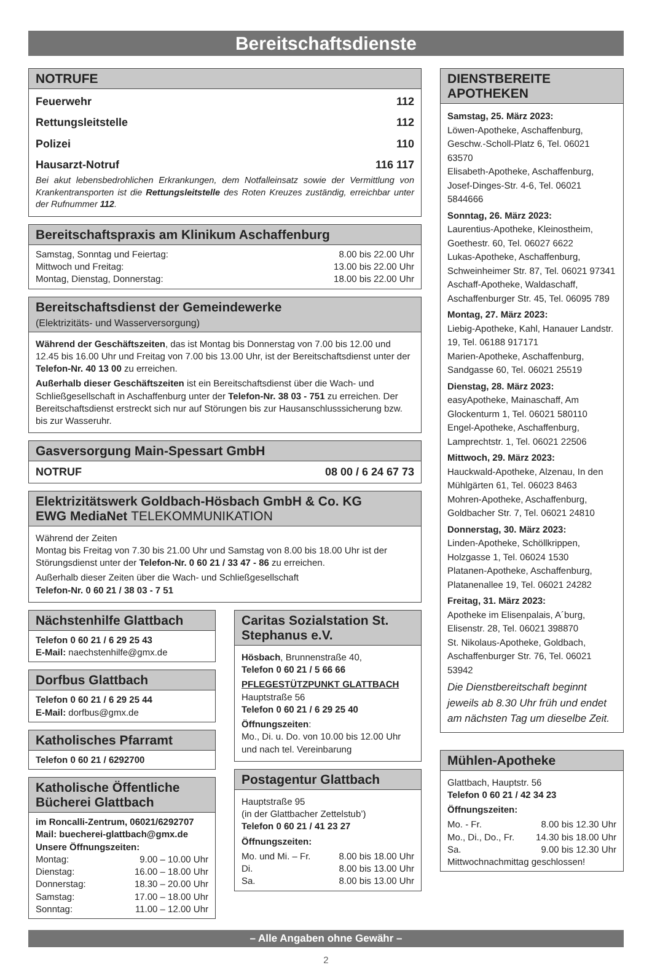Bereitschaftsdienste
NOTRUFE
Feuerwehr 112
Rettungsleitstelle 112
Polizei 110
Hausarzt-Notruf 116 117
Bei akut lebensbedrohlichen Erkrankungen, dem Notfalleinsatz sowie der Vermittlung von Krankentransporten ist die Rettungsleitstelle des Roten Kreuzes zuständig, erreichbar unter der Rufnummer 112.
Bereitschaftspraxis am Klinikum Aschaffenburg
Samstag, Sonntag und Feiertag: 8.00 bis 22.00 Uhr
Mittwoch und Freitag: 13.00 bis 22.00 Uhr
Montag, Dienstag, Donnerstag: 18.00 bis 22.00 Uhr
Bereitschaftsdienst der Gemeindewerke
(Elektrizitäts- und Wasserversorgung)
Während der Geschäftszeiten, das ist Montag bis Donnerstag von 7.00 bis 12.00 und 12.45 bis 16.00 Uhr und Freitag von 7.00 bis 13.00 Uhr, ist der Bereitschaftsdienst unter der Telefon-Nr. 40 13 00 zu erreichen.
Außerhalb dieser Geschäftszeiten ist ein Bereitschaftsdienst über die Wach- und Schließgesellschaft in Aschaffenburg unter der Telefon-Nr. 38 03 - 751 zu erreichen. Der Bereitschaftsdienst erstreckt sich nur auf Störungen bis zur Hausanschlusssicherung bzw. bis zur Wasseruhr.
Gasversorgung Main-Spessart GmbH
NOTRUF 08 00 / 6 24 67 73
Elektrizitätswerk Goldbach-Hösbach GmbH & Co. KG
EWG MediaNet TELEKOMMUNIKATION
Während der Zeiten
Montag bis Freitag von 7.30 bis 21.00 Uhr und Samstag von 8.00 bis 18.00 Uhr ist der Störungsdienst unter der Telefon-Nr. 0 60 21 / 33 47 - 86 zu erreichen.
Außerhalb dieser Zeiten über die Wach- und Schließgesellschaft
Telefon-Nr. 0 60 21 / 38 03 - 7 51
Nächstenhilfe Glattbach
Telefon 0 60 21 / 6 29 25 43
E-Mail: naechstenhilfe@gmx.de
Dorfbus Glattbach
Telefon 0 60 21 / 6 29 25 44
E-Mail: dorfbus@gmx.de
Katholisches Pfarramt
Telefon 0 60 21 / 6292700
Katholische Öffentliche Bücherei Glattbach
im Roncalli-Zentrum, 06021/6292707
Mail: buecherei-glattbach@gmx.de
Unsere Öffnungszeiten:
| Montag: | 9.00 – 10.00 Uhr |
| Dienstag: | 16.00 – 18.00 Uhr |
| Donnerstag: | 18.30 – 20.00 Uhr |
| Samstag: | 17.00 – 18.00 Uhr |
| Sonntag: | 11.00 – 12.00 Uhr |
Caritas Sozialstation St. Stephanus e.V.
Hösbach, Brunnenstraße 40,
Telefon 0 60 21 / 5 66 66
PFLEGESTÜTZPUNKT GLATTBACH
Hauptstraße 56
Telefon 0 60 21 / 6 29 25 40
Öffnungszeiten:
Mo., Di. u. Do. von 10.00 bis 12.00 Uhr und nach tel. Vereinbarung
Postagentur Glattbach
Hauptstraße 95
(in der Glattbacher Zettelstub’)
Telefon 0 60 21 / 41 23 27
Öffnungszeiten:
| Mo. und Mi. – Fr. | 8.00 bis 18.00 Uhr |
| Di. | 8.00 bis 13.00 Uhr |
| Sa. | 8.00 bis 13.00 Uhr |
DIENSTBEREITE APOTHEKEN
Samstag, 25. März 2023:
Löwen-Apotheke, Aschaffenburg, Geschw.-Scholl-Platz 6, Tel. 06021 63570
Elisabeth-Apotheke, Aschaffenburg, Josef-Dinges-Str. 4-6, Tel. 06021 5844666
Sonntag, 26. März 2023:
Laurentius-Apotheke, Kleinostheim, Goethestr. 60, Tel. 06027 6622
Lukas-Apotheke, Aschaffenburg, Schweinheimer Str. 87, Tel. 06021 97341
Aschaff-Apotheke, Waldaschaff, Aschaffenburger Str. 45, Tel. 06095 789
Montag, 27. März 2023:
Liebig-Apotheke, Kahl, Hanauer Landstr. 19, Tel. 06188 917171
Marien-Apotheke, Aschaffenburg, Sandgasse 60, Tel. 06021 25519
Dienstag, 28. März 2023:
easyApotheke, Mainaschaff, Am Glockenturm 1, Tel. 06021 580110
Engel-Apotheke, Aschaffenburg, Lamprechtstr. 1, Tel. 06021 22506
Mittwoch, 29. März 2023:
Hauckwald-Apotheke, Alzenau, In den Mühlgärten 61, Tel. 06023 8463
Mohren-Apotheke, Aschaffenburg, Goldbacher Str. 7, Tel. 06021 24810
Donnerstag, 30. März 2023:
Linden-Apotheke, Schöllkrippen, Holzgasse 1, Tel. 06024 1530
Platanen-Apotheke, Aschaffenburg, Platanenallee 19, Tel. 06021 24282
Freitag, 31. März 2023:
Apotheke im Elisenpalais, A´burg, Elisenstr. 28, Tel. 06021 398870
St. Nikolaus-Apotheke, Goldbach, Aschaffenburger Str. 76, Tel. 06021 53942
Die Dienstbereitschaft beginnt jeweils ab 8.30 Uhr früh und endet am nächsten Tag um dieselbe Zeit.
Mühlen-Apotheke
Glattbach, Hauptstr. 56
Telefon 0 60 21 / 42 34 23
Öffnungszeiten:
| Mo. - Fr. | 8.00 bis 12.30 Uhr |
| Mo., Di., Do., Fr. | 14.30 bis 18.00 Uhr |
| Sa. | 9.00 bis 12.30 Uhr |
Mittwochnachmittag geschlossen!
– Alle Angaben ohne Gewähr –
2